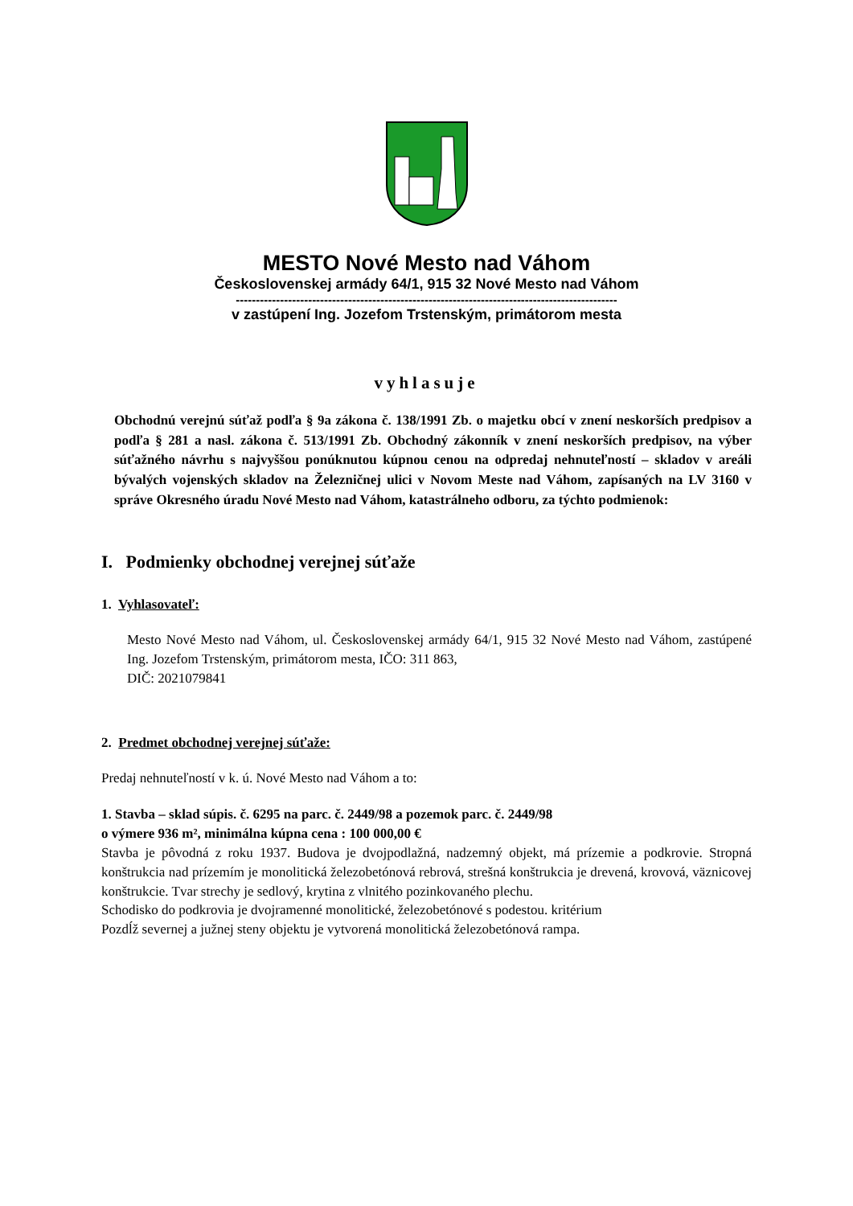MESTO Nové Mesto nad Váhom
Československej armády 64/1, 915 32 Nové Mesto nad Váhom
-----------------------------------------------------------------------------------------------
v zastúpení Ing. Jozefom Trstenským, primátorom mesta
vyhlasuje
Obchodnú verejnú súťaž podľa § 9a zákona č. 138/1991 Zb. o majetku obcí v znení neskorších predpisov a podľa § 281 a nasl. zákona č. 513/1991 Zb. Obchodný zákonník v znení neskorších predpisov, na výber súťažného návrhu s najvyššou ponúknutou kúpnou cenou na odpredaj nehnuteľností – skladov v areáli bývalých vojenských skladov na Železničnej ulici v Novom Meste nad Váhom, zapísaných na LV 3160 v správe Okresného úradu Nové Mesto nad Váhom, katastrálneho odboru, za týchto podmienok:
I. Podmienky obchodnej verejnej súťaže
1. Vyhlasovateľ:
Mesto Nové Mesto nad Váhom, ul. Československej armády 64/1, 915 32 Nové Mesto nad Váhom, zastúpené Ing. Jozefom Trstenským, primátorom mesta, IČO: 311 863,
DIČ: 2021079841
2. Predmet obchodnej verejnej súťaže:
Predaj nehnuteľností v k. ú. Nové Mesto nad Váhom a to:
1. Stavba – sklad súpis. č. 6295 na parc. č. 2449/98 a pozemok parc. č. 2449/98
o výmere 936 m², minimálna kúpna cena : 100 000,00 €
Stavba je pôvodná z roku 1937. Budova je dvojpodlažná, nadzemný objekt, má prízemie a podkrovie. Stropná konštrukcia nad prízemím je monolitická železobetónová rebrová, strešná konštrukcia je drevená, krovová, väznicovej konštrukcie. Tvar strechy je sedlový, krytina z vlnitého pozinkovaného plechu.
Schodisko do podkrovia je dvojramenné monolitické, železobetónové s podestou. kritérium
Pozdĺž severnej a južnej steny objektu je vytvorená monolitická železobetónová rampa.